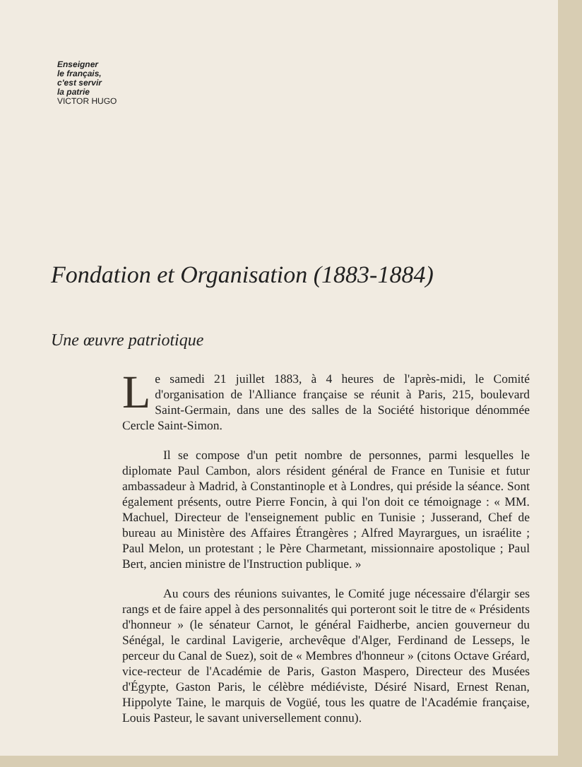Enseigner
le français,
c'est servir
la patrie
VICTOR HUGO
Fondation et Organisation (1883-1884)
Une œuvre patriotique
Le samedi 21 juillet 1883, à 4 heures de l'après-midi, le Comité d'organisation de l'Alliance française se réunit à Paris, 215, boulevard Saint-Germain, dans une des salles de la Société historique dénommée Cercle Saint-Simon.
Il se compose d'un petit nombre de personnes, parmi lesquelles le diplomate Paul Cambon, alors résident général de France en Tunisie et futur ambassadeur à Madrid, à Constantinople et à Londres, qui préside la séance. Sont également présents, outre Pierre Foncin, à qui l'on doit ce témoignage : « MM. Machuel, Directeur de l'enseignement public en Tunisie ; Jusserand, Chef de bureau au Ministère des Affaires Étrangères ; Alfred Mayrargues, un israélite ; Paul Melon, un protestant ; le Père Charmetant, missionnaire apostolique ; Paul Bert, ancien ministre de l'Instruction publique. »
Au cours des réunions suivantes, le Comité juge nécessaire d'élargir ses rangs et de faire appel à des personnalités qui porteront soit le titre de « Présidents d'honneur » (le sénateur Carnot, le général Faidherbe, ancien gouverneur du Sénégal, le cardinal Lavigerie, archevêque d'Alger, Ferdinand de Lesseps, le perceur du Canal de Suez), soit de « Membres d'honneur » (citons Octave Gréard, vice-recteur de l'Académie de Paris, Gaston Maspero, Directeur des Musées d'Égypte, Gaston Paris, le célèbre médiéviste, Désiré Nisard, Ernest Renan, Hippolyte Taine, le marquis de Vogüé, tous les quatre de l'Académie française, Louis Pasteur, le savant universellement connu).